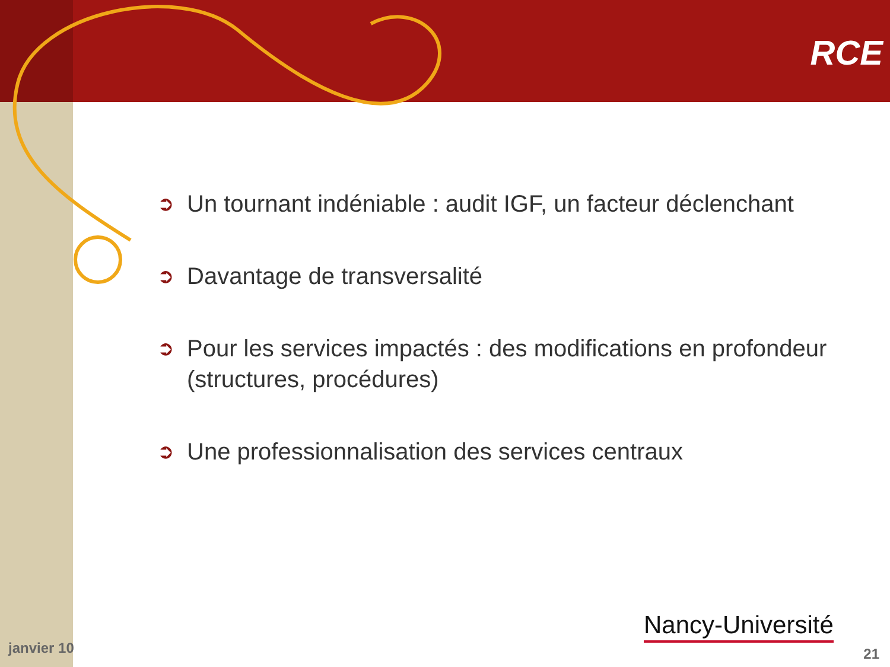RCE
➲ Un tournant indéniable : audit IGF, un facteur déclenchant
➲ Davantage de transversalité
➲ Pour les services impactés : des modifications en profondeur (structures, procédures)
➲ Une professionnalisation des services centraux
Nancy-Université
janvier 10 21